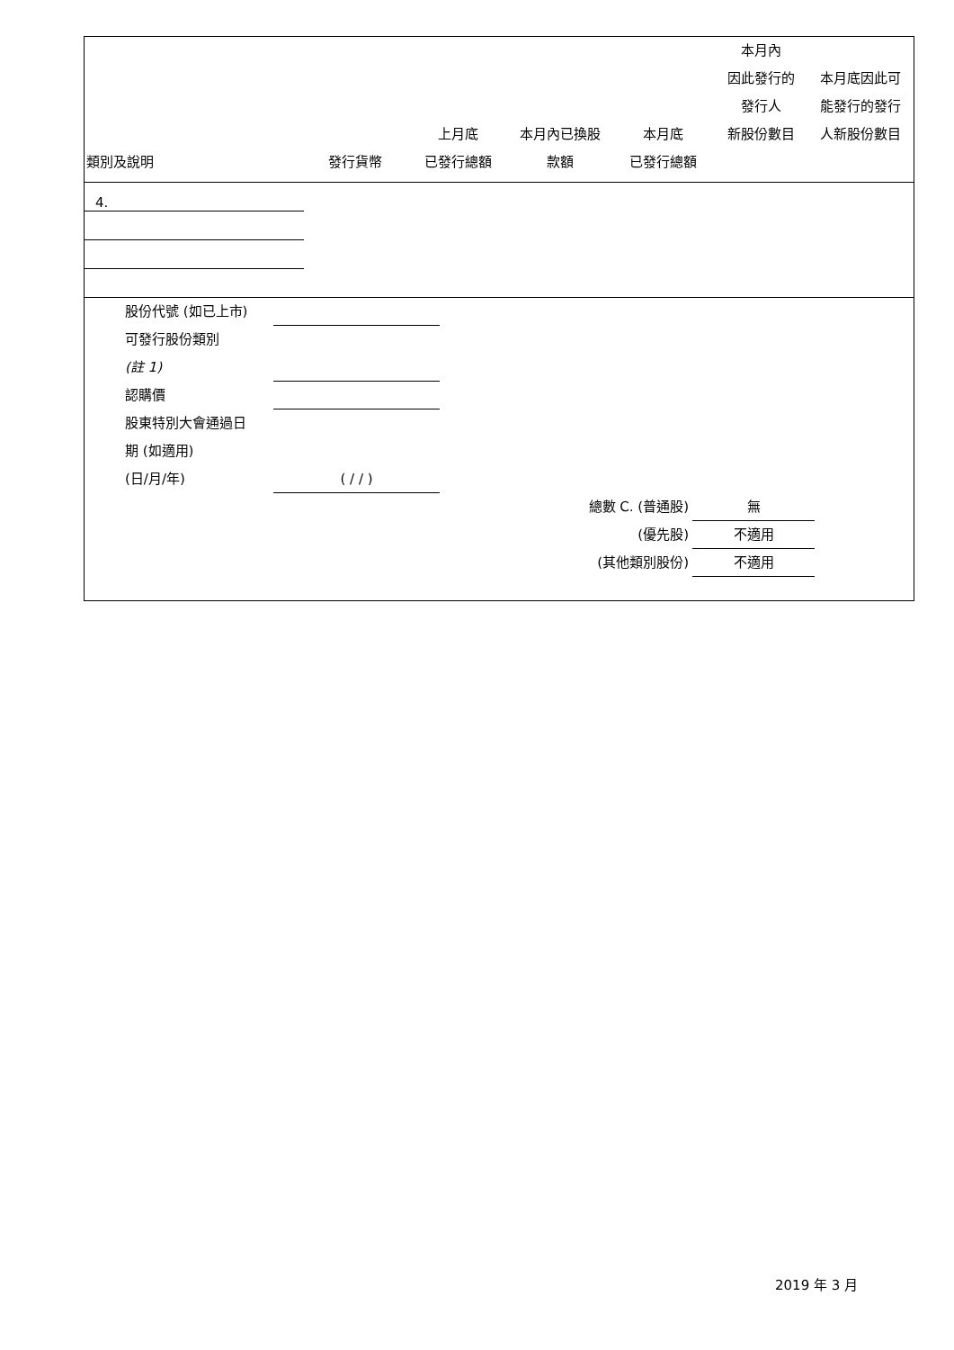| 類別及說明 | 發行貨幣 | 上月底 已發行總額 | 本月內已換股 款額 | 本月底 已發行總額 | 本月內 因此發行的 發行人 新股份數目 | 本月底因此可 能發行的發行 人新股份數目 |
| --- | --- | --- | --- | --- | --- | --- |
| 4. | | | | | | |
股份代號 (如已上市)
可發行股份類別
(註 1)
認購價
股東特別大會通過日
期 (如適用)
(日/月/年) ( / / )
總數 C. (普通股) 無
(優先股) 不適用
(其他類別股份) 不適用
2019 年 3 月